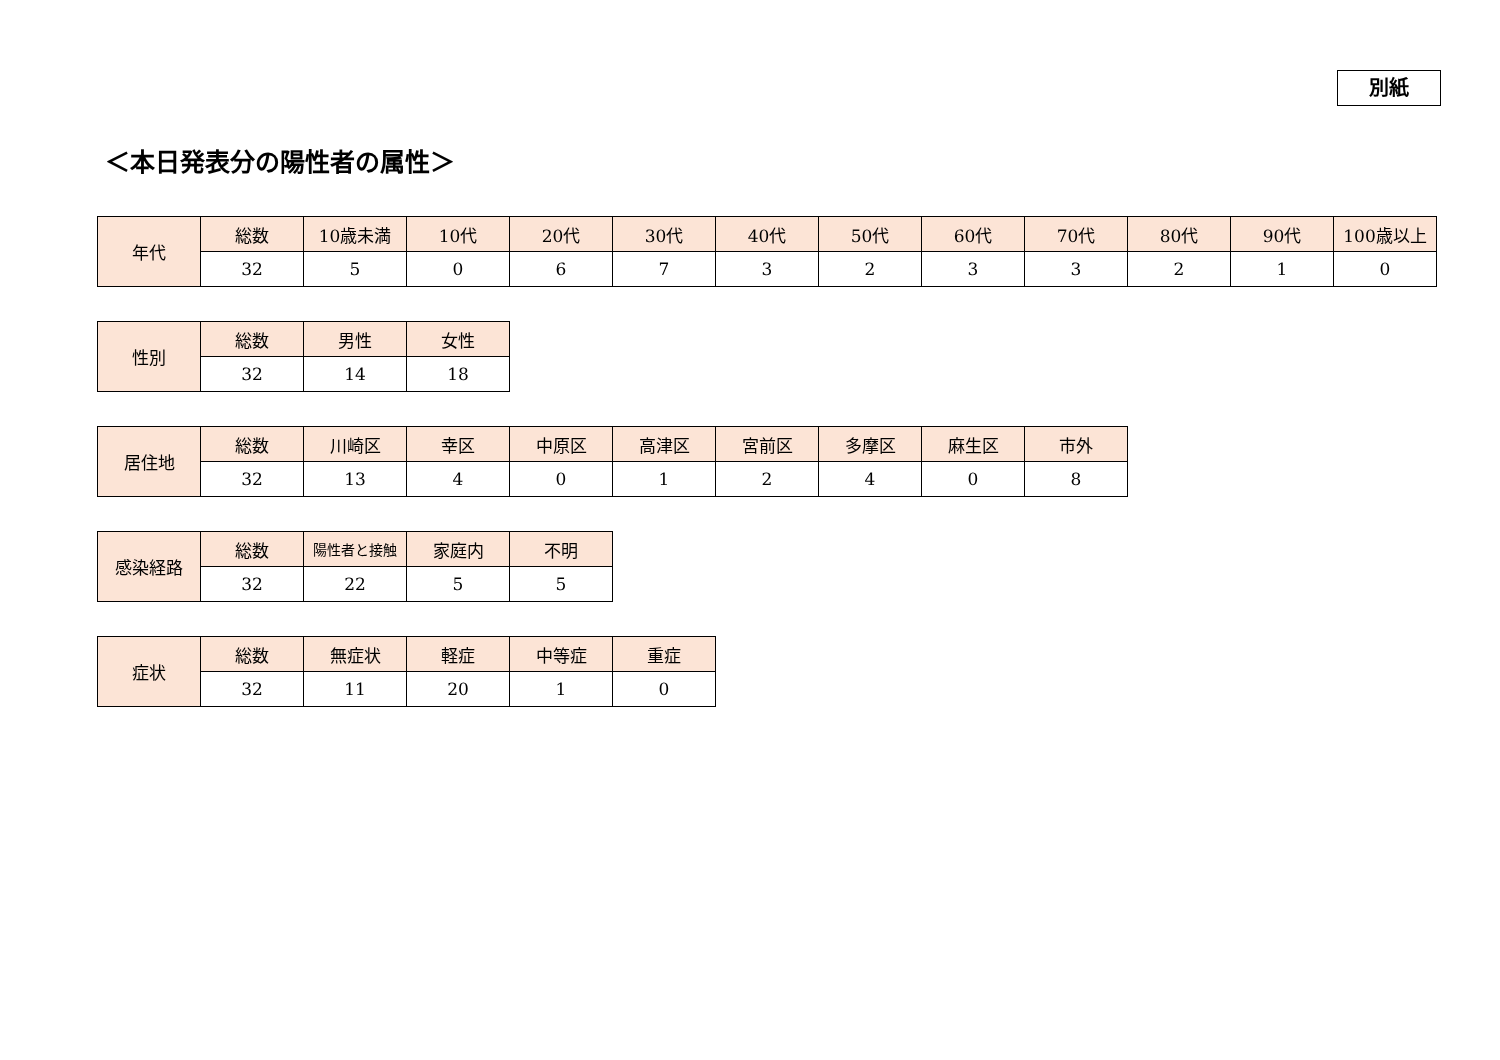別紙
＜本日発表分の陽性者の属性＞
| 年代 | 総数 | 10歳未満 | 10代 | 20代 | 30代 | 40代 | 50代 | 60代 | 70代 | 80代 | 90代 | 100歳以上 |
| | 32 | 5 | 0 | 6 | 7 | 3 | 2 | 3 | 3 | 2 | 1 | 0 |
| 性別 | 総数 | 男性 | 女性 |
| | 32 | 14 | 18 |
| 居住地 | 総数 | 川崎区 | 幸区 | 中原区 | 高津区 | 宮前区 | 多摩区 | 麻生区 | 市外 |
| | 32 | 13 | 4 | 0 | 1 | 2 | 4 | 0 | 8 |
| 感染経路 | 総数 | 陽性者と接触 | 家庭内 | 不明 |
| | 32 | 22 | 5 | 5 |
| 症状 | 総数 | 無症状 | 軽症 | 中等症 | 重症 |
| | 32 | 11 | 20 | 1 | 0 |